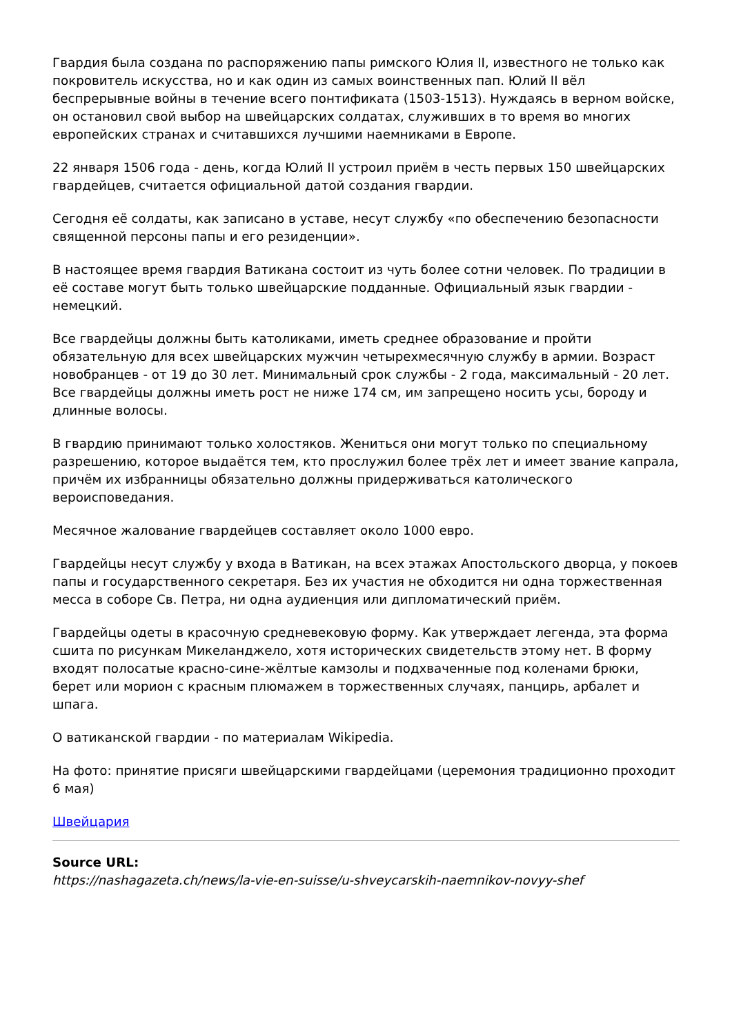Гвардия была создана по распоряжению папы римского Юлия II, известного не только как покровитель искусства, но и как один из самых воинственных пап. Юлий II вёл беспрерывные войны в течение всего понтификата (1503-1513). Нуждаясь в верном войске, он остановил свой выбор на швейцарских солдатах, служивших в то время во многих европейских странах и считавшихся лучшими наемниками в Европе.
22 января 1506 года - день, когда Юлий II устроил приём в честь первых 150 швейцарских гвардейцев, считается официальной датой создания гвардии.
Сегодня её солдаты, как записано в уставе, несут службу «по обеспечению безопасности священной персоны папы и его резиденции».
В настоящее время гвардия Ватикана состоит из чуть более сотни человек. По традиции в её составе могут быть только швейцарские подданные. Официальный язык гвардии - немецкий.
Все гвардейцы должны быть католиками, иметь среднее образование и пройти обязательную для всех швейцарских мужчин четырехмесячную службу в армии. Возраст новобранцев - от 19 до 30 лет. Минимальный срок службы - 2 года, максимальный - 20 лет. Все гвардейцы должны иметь рост не ниже 174 см, им запрещено носить усы, бороду и длинные волосы.
В гвардию принимают только холостяков. Жениться они могут только по специальному разрешению, которое выдаётся тем, кто прослужил более трёх лет и имеет звание капрала, причём их избранницы обязательно должны придерживаться католического вероисповедания.
Месячное жалование гвардейцев составляет около 1000 евро.
Гвардейцы несут службу у входа в Ватикан, на всех этажах Апостольского дворца, у покоев папы и государственного секретаря. Без их участия не обходится ни одна торжественная месса в соборе Св. Петра, ни одна аудиенция или дипломатический приём.
Гвардейцы одеты в красочную средневековую форму. Как утверждает легенда, эта форма сшита по рисункам Микеланджело, хотя исторических свидетельств этому нет. В форму входят полосатые красно-сине-жёлтые камзолы и подхваченные под коленами брюки, берет или морион с красным плюмажем в торжественных случаях, панцирь, арбалет и шпага.
О ватиканской гвардии - по материалам Wikipedia.
На фото: принятие присяги швейцарскими гвардейцами (церемония традиционно проходит 6 мая)
Швейцария
Source URL:
https://nashagazeta.ch/news/la-vie-en-suisse/u-shveycarskih-naemnikov-novyy-shef